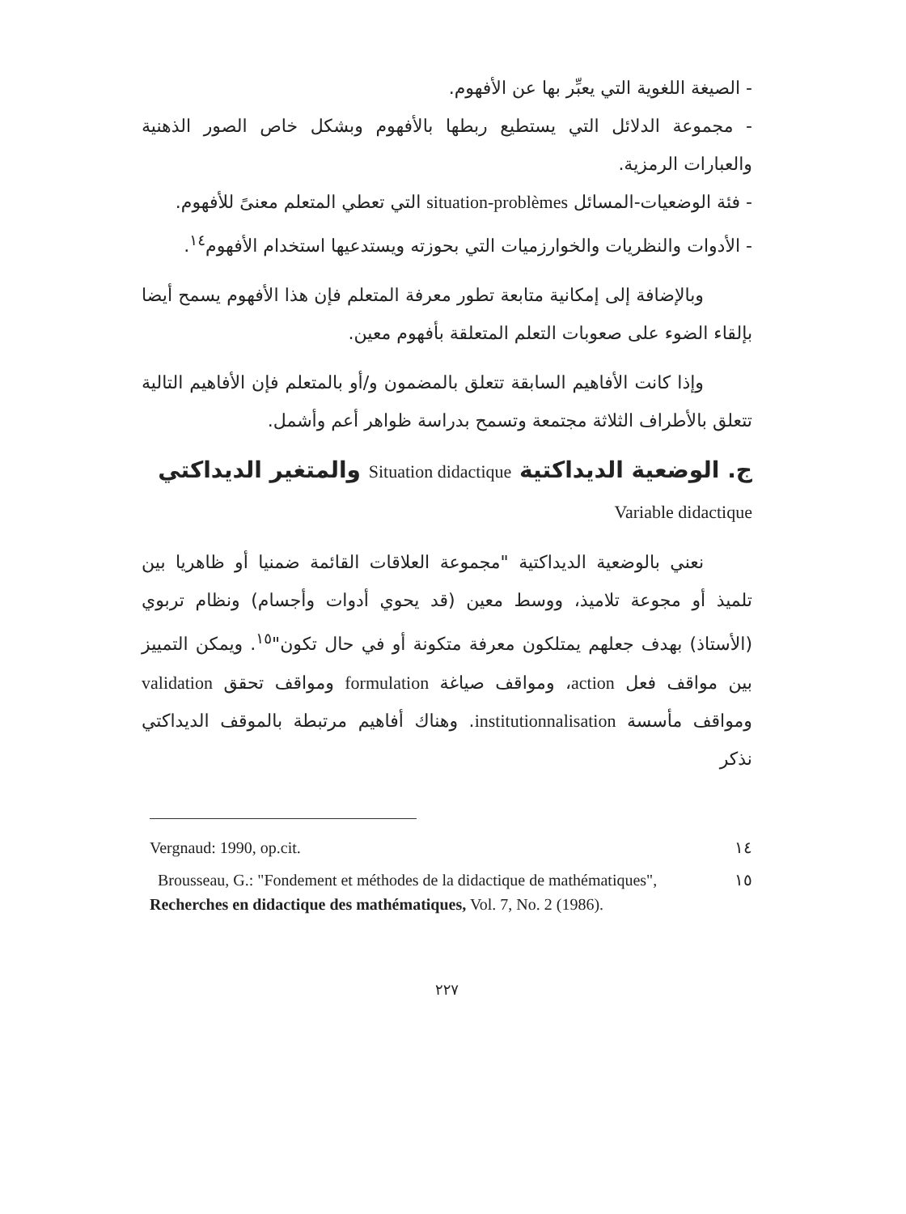- الصيغة اللغوية التي يعبِّر بها عن الأفهوم.
- مجموعة الدلائل التي يستطيع ربطها بالأفهوم وبشكل خاص الصور الذهنية والعبارات الرمزية.
- فئة الوضعيات-المسائل situation-problèmes التي تعطي المتعلم معنىً للأفهوم.
- الأدوات والنظريات والخوارزميات التي بحوزته ويستدعيها استخدام الأفهوم<sup>١٤</sup>.
وبالإضافة إلى إمكانية متابعة تطور معرفة المتعلم فإن هذا الأفهوم يسمح أيضا بإلقاء الضوء على صعوبات التعلم المتعلقة بأفهوم معين.
وإذا كانت الأفاهيم السابقة تتعلق بالمضمون و/أو بالمتعلم فإن الأفاهيم التالية تتعلق بالأطراف الثلاثة مجتمعة وتسمح بدراسة ظواهر أعم وأشمل.
ج. الوضعية الديداكتية Situation didactique والمتغير الديداكتي Variable didactique
نعني بالوضعية الديداكتية "مجموعة العلاقات القائمة ضمنيا أو ظاهريا بين تلميذ أو مجوعة تلاميذ، ووسط معين (قد يحوي أدوات وأجسام) ونظام تربوي (الأستاذ) بهدف جعلهم يمتلكون معرفة متكونة أو في حال تكون"<sup>١٥</sup>. ويمكن التمييز بين مواقف فعل action، ومواقف صياغة formulation ومواقف تحقق validation ومواقف مأسسة institutionnalisation. وهناك أفاهيم مرتبطة بالموقف الديداكتي نذكر
١٤ Vergnaud: 1990, op.cit.
١٥ Brousseau, G.: "Fondement et méthodes de la didactique de mathématiques", Recherches en didactique des mathématiques, Vol. 7, No. 2 (1986).
٢٢٧